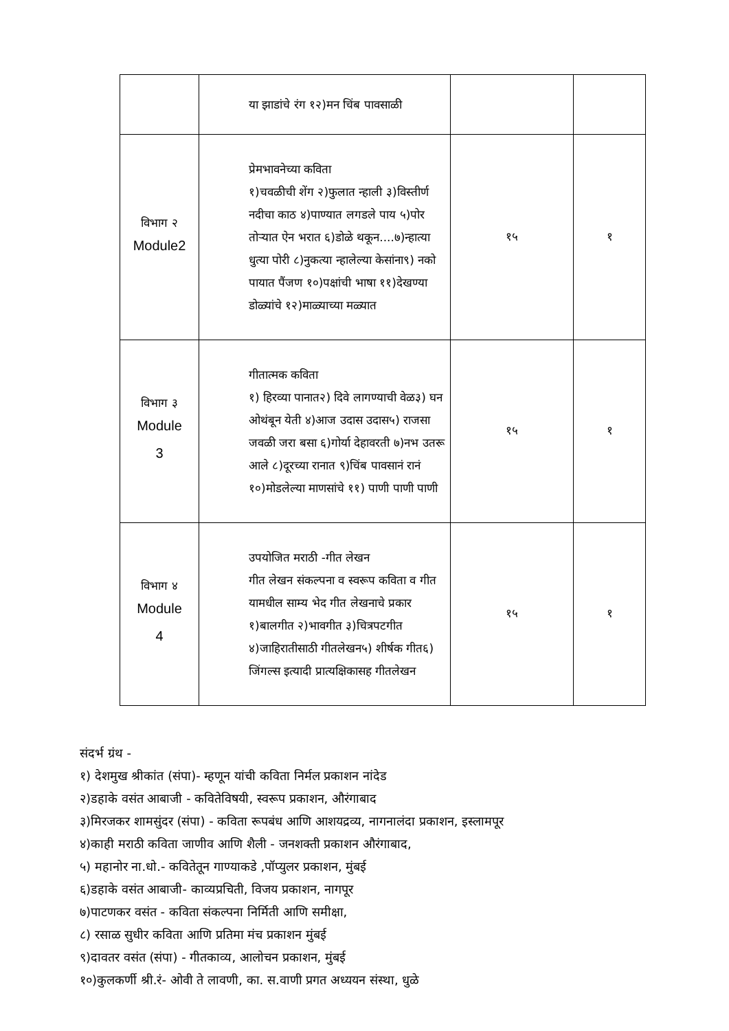| | या झाडांचे रंग १२)मन चिंब पावसाळी | | |
| विभाग २ Module2 | प्रेमभावनेच्या कविता १)चवळीची शेंग २)फुलात न्हाली ३)विस्तीर्ण नदीचा काठ ४)पाण्यात लगडले पाय ५)पोर तोऱ्यात ऐन भरात ६)डोळे थकून....७)न्हात्या धुत्या पोरी ८)नुकत्या न्हालेल्या केसांना९) नको पायात पैंजण १०)पक्षांची भाषा ११)देखण्या डोळ्यांचे १२)माळ्याच्या मळ्यात | १५ | १ |
| विभाग ३ Module 3 | गीतात्मक कविता १) हिरव्या पानात२) दिवे लागण्याची वेळ३) घन ओथंबून येती ४)आज उदास उदास५) राजसा जवळी जरा बसा ६)गोर्या देहावरती ७)नभ उतरू आले ८)दूरच्या रानात ९)चिंब पावसानं रानं १०)मोडलेल्या माणसांचे ११) पाणी पाणी पाणी | १५ | १ |
| विभाग ४ Module 4 | उपयोजित मराठी -गीत लेखन गीत लेखन संकल्पना व स्वरूप कविता व गीत यामधील साम्य भेद गीत लेखनाचे प्रकार १)बालगीत २)भावगीत ३)चित्रपटगीत ४)जाहिरातीसाठी गीतलेखन५) शीर्षक गीत६) जिंगल्स इत्यादी प्रात्यक्षिकासह गीतलेखन | १५ | १ |
संदर्भ ग्रंथ -
१) देशमुख श्रीकांत (संपा)- म्हणून यांची कविता निर्मल प्रकाशन नांदेड
२)डहाके वसंत आबाजी - कवितेविषयी, स्वरूप प्रकाशन, औरंगाबाद
३)मिरजकर शामसुंदर (संपा) - कविता रूपबंध आणि आशयद्रव्य, नागनालंदा प्रकाशन, इस्लामपूर
४)काही मराठी कविता जाणीव आणि शैली - जनशक्ती प्रकाशन औरंगाबाद,
५) महानोर ना.धो.- कवितेतून गाण्याकडे ,पॉप्युलर प्रकाशन, मुंबई
६)डहाके वसंत आबाजी- काव्यप्रचिती, विजय प्रकाशन, नागपूर
७)पाटणकर वसंत - कविता संकल्पना निर्मिती आणि समीक्षा,
८) रसाळ सुधीर कविता आणि प्रतिमा मंच प्रकाशन मुंबई
९)दावतर वसंत (संपा) - गीतकाव्य, आलोचन प्रकाशन, मुंबई
१०)कुलकर्णी श्री.रं- ओवी ते लावणी, का. स.वाणी प्रगत अध्ययन संस्था, धुळे